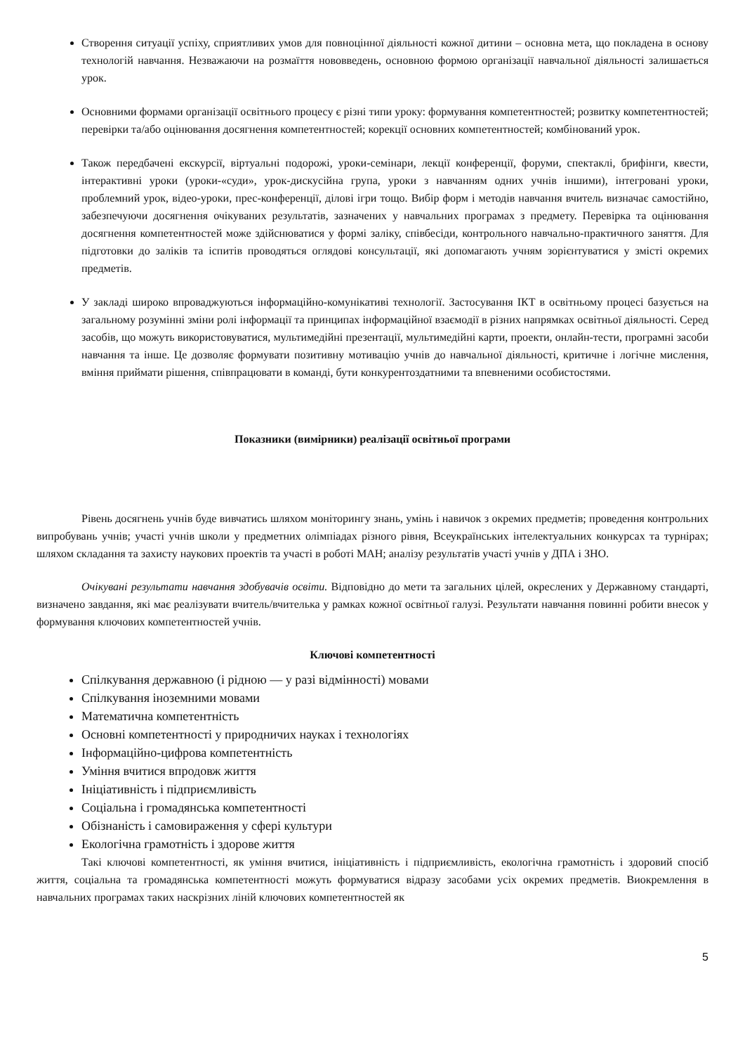Створення ситуації успіху, сприятливих умов для повноцінної діяльності кожної дитини – основна мета, що покладена в основу технологій навчання. Незважаючи на розмаїття нововведень, основною формою організації навчальної діяльності залишається урок.
Основними формами організації освітнього процесу є різні типи уроку: формування компетентностей; розвитку компетентностей; перевірки та/або оцінювання досягнення компетентностей; корекції основних компетентностей; комбінований урок.
Також передбачені екскурсії, віртуальні подорожі, уроки-семінари, лекції конференції, форуми, спектаклі, брифінги, квести, інтерактивні уроки (уроки-«суди», урок-дискусійна група, уроки з навчанням одних учнів іншими), інтегровані уроки, проблемний урок, відео-уроки, прес-конференції, ділові ігри тощо. Вибір форм і методів навчання вчитель визначає самостійно, забезпечуючи досягнення очікуваних результатів, зазначених у навчальних програмах з предмету. Перевірка та оцінювання досягнення компетентностей може здійснюватися у формі заліку, співбесіди, контрольного навчально-практичного заняття. Для підготовки до заліків та іспитів проводяться оглядові консультації, які допомагають учням зорієнтуватися у змісті окремих предметів.
У закладі широко впроваджуються інформаційно-комунікативі технології. Застосування ІКТ в освітньому процесі базується на загальному розумінні зміни ролі інформації та принципах інформаційної взаємодії в різних напрямках освітньої діяльності. Серед засобів, що можуть використовуватися, мультимедійні презентації, мультимедійні карти, проекти, онлайн-тести, програмні засоби навчання та інше. Це дозволяє формувати позитивну мотивацію учнів до навчальної діяльності, критичне і логічне мислення, вміння приймати рішення, співпрацювати в команді, бути конкурентоздатними та впевненими особистостями.
Показники (вимірники) реалізації освітньої програми
Рівень досягнень учнів буде вивчатись шляхом моніторингу знань, умінь і навичок з окремих предметів; проведення контрольних випробувань учнів; участі учнів школи у предметних олімпіадах різного рівня, Всеукраїнських інтелектуальних конкурсах та турнірах; шляхом складання та захисту наукових проектів та участі в роботі МАН; аналізу результатів участі учнів у ДПА і ЗНО.
Очікувані результати навчання здобувачів освіти. Відповідно до мети та загальних цілей, окреслених у Державному стандарті, визначено завдання, які має реалізувати вчитель/вчителька у рамках кожної освітньої галузі. Результати навчання повинні робити внесок у формування ключових компетентностей учнів.
Ключові компетентності
Спілкування державною (і рідною — у разі відмінності) мовами
Спілкування іноземними мовами
Математична компетентність
Основні компетентності у природничих науках і технологіях
Інформаційно-цифрова компетентність
Уміння вчитися впродовж життя
Ініціативність і підприємливість
Соціальна і громадянська компетентності
Обізнаність і самовираження у сфері культури
Екологічна грамотність і здорове життя
Такі ключові компетентності, як уміння вчитися, ініціативність і підприємливість, екологічна грамотність і здоровий спосіб життя, соціальна та громадянська компетентності можуть формуватися відразу засобами усіх окремих предметів. Виокремлення в навчальних програмах таких наскрізних ліній ключових компетентностей як
5